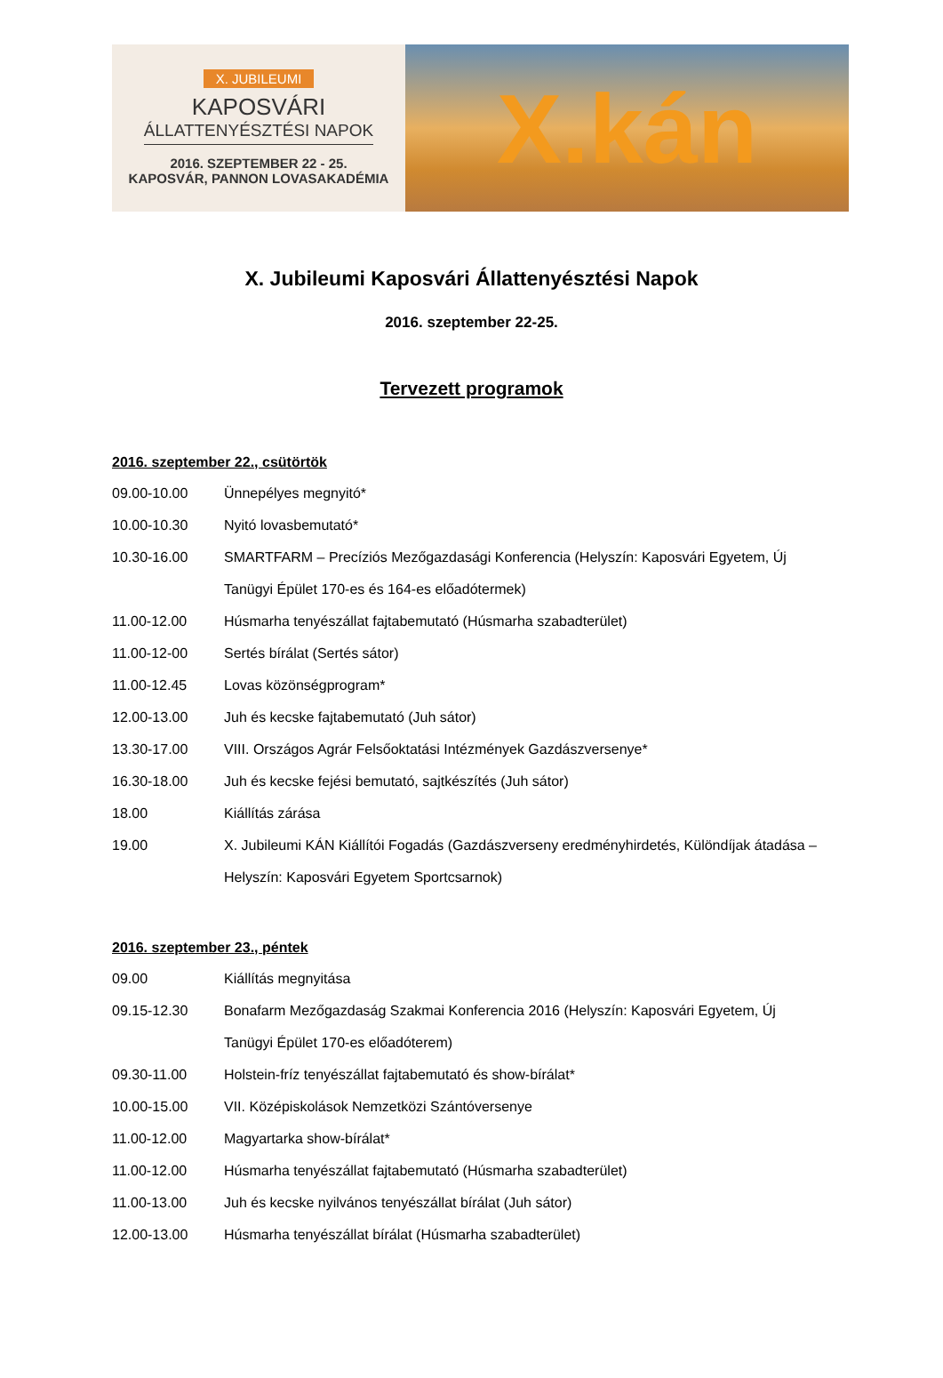X. JUBILEUMI
KAPOSVÁRI
ÁLLATTENYÉSZTÉSI NAPOK
2016. SZEPTEMBER 22 - 25.
KAPOSVÁR, PANNON LOVASAKADÉMIA
X.kán
X. Jubileumi Kaposvári Állattenyésztési Napok
2016. szeptember 22-25.
Tervezett programok
2016. szeptember 22., csütörtök
09.00-10.00 Ünnepélyes megnyitó*
10.00-10.30 Nyitó lovasbemutató*
10.30-16.00 SMARTFARM – Precíziós Mezőgazdasági Konferencia (Helyszín: Kaposvári Egyetem, Új Tanügyi Épület 170-es és 164-es előadótermek)
11.00-12.00 Húsmarha tenyészállat fajtabemutató (Húsmarha szabadterület)
11.00-12-00 Sertés bírálat (Sertés sátor)
11.00-12.45 Lovas közönségprogram*
12.00-13.00 Juh és kecske fajtabemutató (Juh sátor)
13.30-17.00 VIII. Országos Agrár Felsőoktatási Intézmények Gazdászversenye*
16.30-18.00 Juh és kecske fejési bemutató, sajtkészítés (Juh sátor)
18.00 Kiállítás zárása
19.00 X. Jubileumi KÁN Kiállítói Fogadás (Gazdászverseny eredményhirdetés, Különdíjak átadása – Helyszín: Kaposvári Egyetem Sportcsarnok)
2016. szeptember 23., péntek
09.00 Kiállítás megnyitása
09.15-12.30 Bonafarm Mezőgazdaság Szakmai Konferencia 2016 (Helyszín: Kaposvári Egyetem, Új Tanügyi Épület 170-es előadóterem)
09.30-11.00 Holstein-fríz tenyészállat fajtabemutató és show-bírálat*
10.00-15.00 VII. Középiskolások Nemzetközi Szántóversenye
11.00-12.00 Magyartarka show-bírálat*
11.00-12.00 Húsmarha tenyészállat fajtabemutató (Húsmarha szabadterület)
11.00-13.00 Juh és kecske nyilvános tenyészállat bírálat (Juh sátor)
12.00-13.00 Húsmarha tenyészállat bírálat (Húsmarha szabadterület)